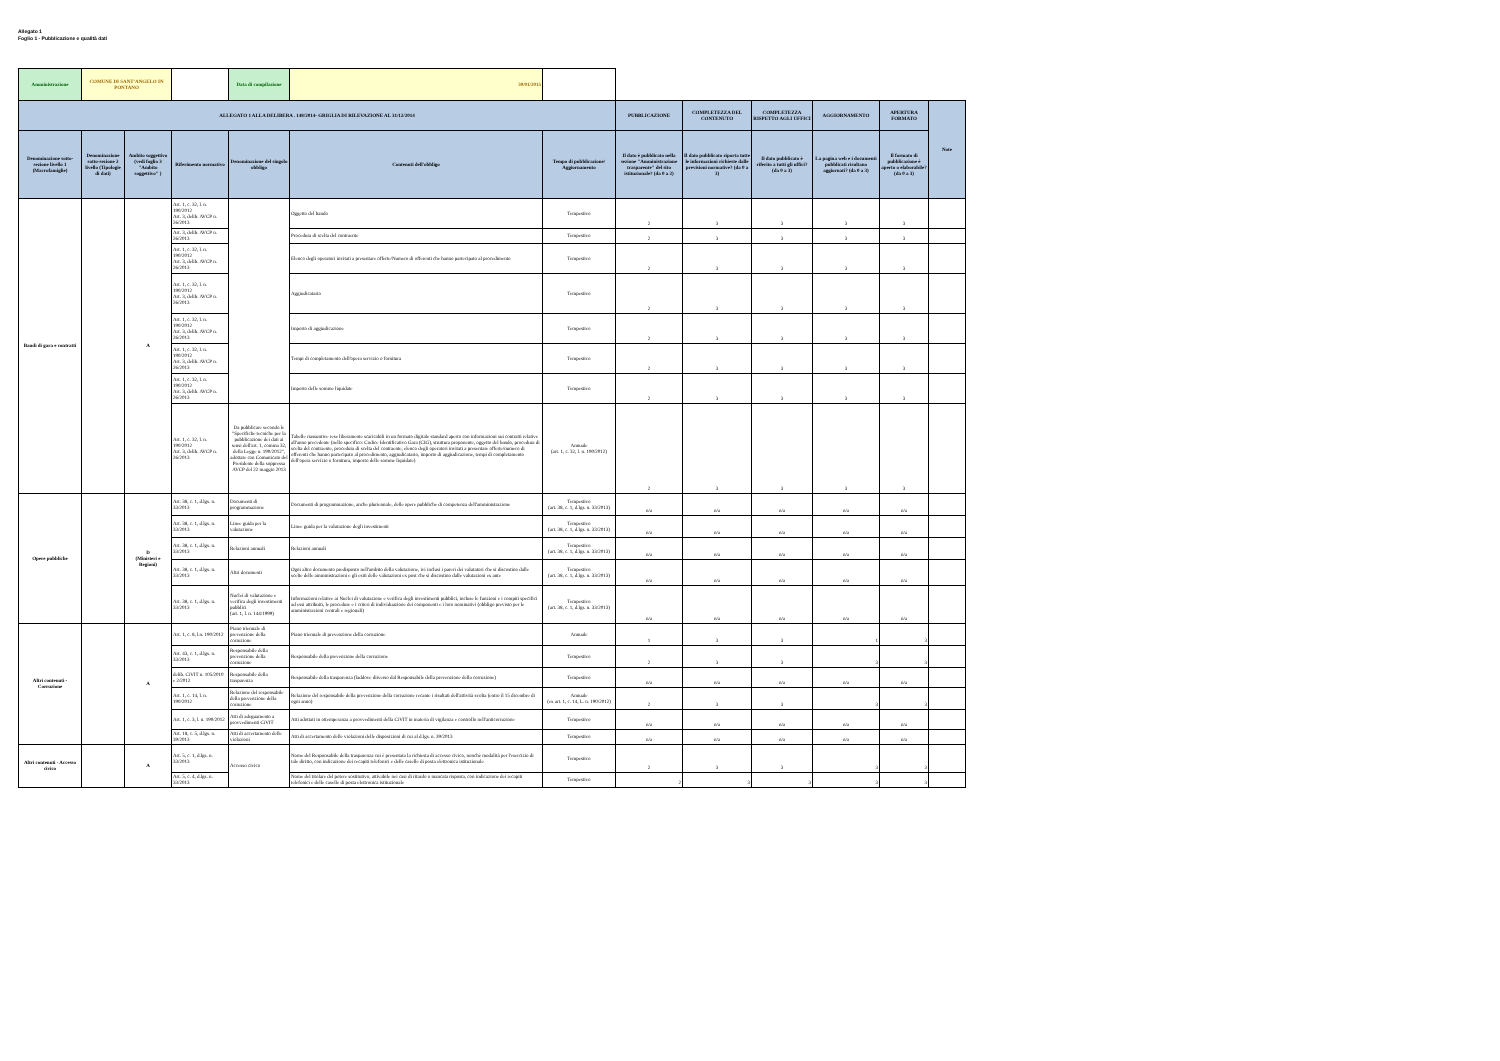Allegato 1
Foglio 1 - Pubblicazione e qualità dati
| Amministrazione | COMUNE DI SANT'ANGELO IN PONTANO | | | Data di compilazione | 30/01/2015 | | | | | | | |
| ALLEGATO 1 ALLA DELIBERA . 148/2014- GRIGLIA DI RILEVAZIONE AL 31/12/2014 | | | | | | | PUBBLICAZIONE | COMPLETEZZA DEL CONTENUTO | COMPLETEZZA RISPETTO AGLI UFFICI | AGGIORNAMENTO | APERTURA FORMATO | Note |
| Denominazione sotto-sezione livello 1 (Macrofamiglie) | Denominazione sotto-sezione 2 livello (Tipologie di dati) | Ambito soggettivo (vedi foglio 3 "Ambito soggettivo" ) | Riferimento normativo | Denominazione del singolo obbligo | Contenuti dell'obbligo | Tempo di pubblicazione/ Aggiornamento | Il dato è pubblicato nella sezione "Amministrazione trasparente" del sito istituzionale? (da 0 a 2) | Il dato pubblicato riporta tutte le informazioni richieste dalle previsioni normative? (da 0 a 3) | Il dato pubblicato è riferito a tutti gli uffici? (da 0 a 3) | La pagina web e i documenti pubblicati risultano aggiornati? (da 0 a 3) | Il formato di pubblicazione è aperto o elaborabile? (da 0 a 3) | |
| Bandi di gara e contratti | | A | Art. 1, c. 32, l. n. 190/2012 Art. 3, delib. AVCP n. 26/2013 | | Oggetto del bando | Tempestivo | 2 | 3 | 3 | 3 | 3 | |
| | | | Art. 3, delib. AVCP n. 26/2013 | | Procedura di scelta del contraente | Tempestivo | 2 | 3 | 3 | 3 | 3 | |
| | | | Art. 1, c. 32, l. n. 190/2012 Art. 3, delib. AVCP n. 26/2013 | | Elenco degli operatori invitati a presentare offerte/Numero di offerenti che hanno partecipato al procedimento | Tempestivo | 2 | 3 | 3 | 3 | 3 | |
| | | | Art. 1, c. 32, l. n. 190/2012 Art. 3, delib. AVCP n. 26/2013 | | Aggiudicatario | Tempestivo | 2 | 3 | 3 | 3 | 3 | |
| | | | Art. 1, c. 32, l. n. 190/2012 Art. 3, delib. AVCP n. 26/2013 | | Importo di aggiudicazione | Tempestivo | 2 | 3 | 3 | 3 | 3 | |
| | | | Art. 1, c. 32, l. n. 190/2012 Art. 3, delib. AVCP n. 26/2013 | | Tempi di completamento dell'opera servizio o fornitura | Tempestivo | 2 | 3 | 3 | 3 | 3 | |
| | | | Art. 1, c. 32, l. n. 190/2012 Art. 3, delib. AVCP n. 26/2013 | | Importo delle somme liquidate | Tempestivo | 2 | 3 | 3 | 3 | 3 | |
| | | | Art. 1, c. 32, l. n. 190/2012 Art. 3, delib. AVCP n. 26/2013 | Da pubblicare secondo le "Specifiche tecniche per la pubblicazione dei dati ai sensi dell'art. 1, comma 32, della Legge n. 190/2012", adottate con Comunicato del Presidente della soppressa AVCP del 22 maggio 2013 | Tabelle riassuntive rese liberamente scaricabili in un formato digitale standard aperto con informazioni sui contratti relative all'anno precedente (nello specifico: Codice Identificativo Gara (CIG), struttura proponente, oggetto del bando, procedura di scelta del contraente, procedura di scelta del contraente, elenco degli operatori invitati a presentare offerte/numero di offerenti che hanno partecipato al procedimento, aggiudicatario, importo di aggiudicazione, tempi di completamento dell'opera servizio o fornitura, importo delle somme liquidate) | Annuale (art. 1, c. 32, l. n. 190/2012) | 2 | 3 | 3 | 3 | 3 | |
| Opere pubbliche | | D (Ministeri e Regioni) | Art. 38, c. 1, d.lgs. n. 33/2013 | Documenti di programmazione | Documenti di programmazione, anche pluriennale, delle opere pubbliche di competenza dell'amministrazione | Tempestivo (art. 38, c. 1, d.lgs. n. 33/2013) | n/a | n/a | n/a | n/a | n/a | |
| | | | Art. 38, c. 1, d.lgs. n. 33/2013 | Linee guida per la valutazione | Linee guida per la valutazione degli investimenti | Tempestivo (art. 38, c. 1, d.lgs. n. 33/2013) | n/a | n/a | n/a | n/a | n/a | |
| | | | Art. 38, c. 1, d.lgs. n. 33/2013 | Relazioni annuali | Relazioni annuali | Tempestivo (art. 38, c. 1, d.lgs. n. 33/2013) | n/a | n/a | n/a | n/a | n/a | |
| | | | Art. 38, c. 1, d.lgs. n. 33/2013 | Altri documenti | Ogni altro documento predisposto nell'ambito della valutazione, ivi inclusi i pareri dei valutatori che si discostino dalle scelte delle amministrazioni e gli esiti delle valutazioni ex post che si discostino dalle valutazioni ex ante | Tempestivo (art. 38, c. 1, d.lgs. n. 33/2013) | n/a | n/a | n/a | n/a | n/a | |
| | | | Art. 38, c. 1, d.lgs. n. 33/2013 | Nuclei di valutazione e verifica degli investimenti pubblici (art. 1, l. n. 144/1999) | Informazioni relative ai Nuclei di valutazione e verifica degli investimenti pubblici, incluse le funzioni e i compiti specifici ad essi attribuiti, le procedure e i criteri di individuazione dei componenti e i loro nominativi (obbligo previsto per le amministrazioni centrali e regionali) | Tempestivo (art. 38, c. 1, d.lgs. n. 33/2013) | n/a | n/a | n/a | n/a | n/a | |
| Altri contenuti - Corruzione | | A | Art. 1, c. 8, l.n. 190/2012 | Piano triennale di prevenzione della corruzione | Piano triennale di prevenzione della corruzione | Annuale | 1 | 3 | 3 | 1 | 3 | |
| | | | Art. 43, c. 1, d.lgs. n. 33/2013 | Responsabile della prevenzione della corruzione | Responsabile della prevenzione della corruzione | Tempestivo | 2 | 3 | 3 | 3 | 3 | |
| | | | delib. CiVIT n. 105/2010 e 2/2012 | Responsabile della trasparenza | Responsabile della trasparenza (laddove diiverso dal Responsabile della prevenzione della corruzione) | Tempestivo | n/a | n/a | n/a | n/a | n/a | |
| | | | Art. 1, c. 14, l. n. 190/2012 | Relazione del responsabile della prevenzione della corruzione | Relazione del responsabile della prevenzione della corruzione recante i risultati dell'attività svolta (entro il 15 dicembre di ogni anno) | Annuale (ex art. 1, c. 14, L. n. 190/2012) | 2 | 3 | 3 | 3 | 3 | |
| | | | Art. 1, c. 3, l. n. 190/2012 | Atti di adeguamento a provvedimenti CiVIT | Atti adottati in ottemperanza a provvedimenti della CiVIT in materia di vigilanza e controllo nell'anticorruzione | Tempestivo | n/a | n/a | n/a | n/a | n/a | |
| | | | Art. 18, c. 5, d.lgs. n. 39/2013 | Atti di accertamento delle violazioni | Atti di accertamento delle violazioni delle disposizioni di cui al d.lgs. n. 39/2013 | Tempestivo | n/a | n/a | n/a | n/a | n/a | |
| Altri contenuti - Accesso civico | | A | Art. 5, c. 1, d.lgs. n. 33/2013 | Accesso civico | Nome del Responsabile della trasparenza cui è presentata la richiesta di accesso civico, nonchè modalità per l'esercizio di tale diritto, con indicazione dei recapiti telefonici e delle caselle di posta elettronica istituzionale | Tempestivo | 2 | 3 | 3 | 3 | 3 | |
| | | | Art. 5, c. 4, d.lgs. n. 33/2013 | | Nome del titolare del potere sostitutivo, attivabile nei casi di ritardo o mancata risposta, con indicazione dei recapiti telefonici e delle caselle di posta elettronica istituzionale | Tempestivo | 2 | 3 | 3 | 3 | 3 | |